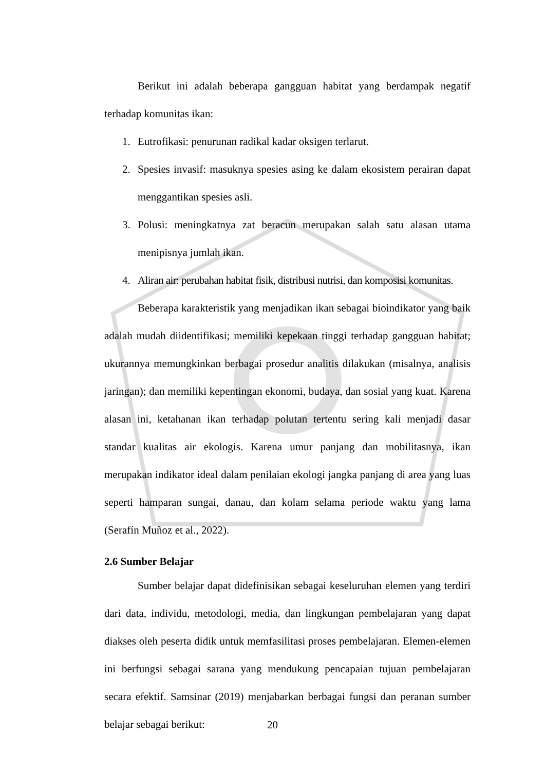Berikut ini adalah beberapa gangguan habitat yang berdampak negatif terhadap komunitas ikan:
1. Eutrofikasi: penurunan radikal kadar oksigen terlarut.
2. Spesies invasif: masuknya spesies asing ke dalam ekosistem perairan dapat menggantikan spesies asli.
3. Polusi: meningkatnya zat beracun merupakan salah satu alasan utama menipisnya jumlah ikan.
4. Aliran air: perubahan habitat fisik, distribusi nutrisi, dan komposisi komunitas.
Beberapa karakteristik yang menjadikan ikan sebagai bioindikator yang baik adalah mudah diidentifikasi; memiliki kepekaan tinggi terhadap gangguan habitat; ukurannya memungkinkan berbagai prosedur analitis dilakukan (misalnya, analisis jaringan); dan memiliki kepentingan ekonomi, budaya, dan sosial yang kuat. Karena alasan ini, ketahanan ikan terhadap polutan tertentu sering kali menjadi dasar standar kualitas air ekologis. Karena umur panjang dan mobilitasnya, ikan merupakan indikator ideal dalam penilaian ekologi jangka panjang di area yang luas seperti hamparan sungai, danau, dan kolam selama periode waktu yang lama (Serafín Muñoz et al., 2022).
2.6 Sumber Belajar
Sumber belajar dapat didefinisikan sebagai keseluruhan elemen yang terdiri dari data, individu, metodologi, media, dan lingkungan pembelajaran yang dapat diakses oleh peserta didik untuk memfasilitasi proses pembelajaran. Elemen-elemen ini berfungsi sebagai sarana yang mendukung pencapaian tujuan pembelajaran secara efektif. Samsinar (2019) menjabarkan berbagai fungsi dan peranan sumber belajar sebagai berikut:
20